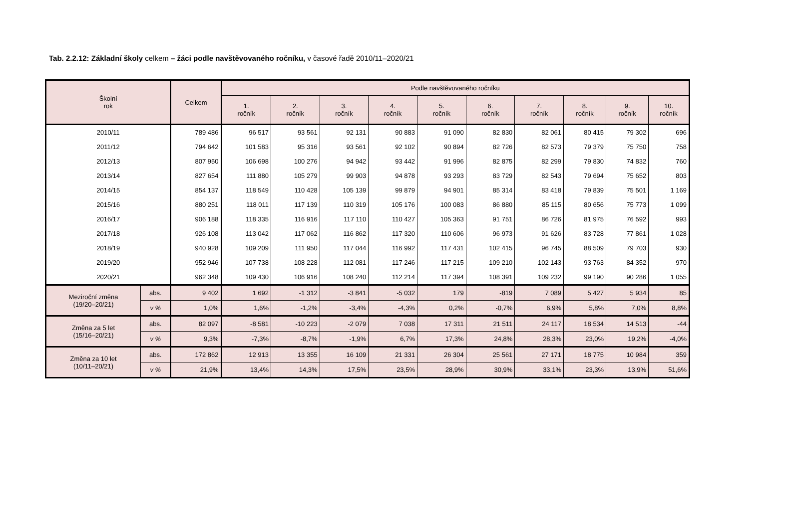Tab. 2.2.12: Základní školy celkem – žáci podle navštěvovaného ročníku, v časové řadě 2010/11–2020/21
| Školní rok | | Celkem | Podle navštěvovaného ročníku | | | | | | | | | |
| --- | --- | --- | --- | --- | --- | --- | --- | --- | --- | --- | --- | --- |
| | | | 1. ročník | 2. ročník | 3. ročník | 4. ročník | 5. ročník | 6. ročník | 7. ročník | 8. ročník | 9. ročník | 10. ročník |
| 2010/11 | | 789 486 | 96 517 | 93 561 | 92 131 | 90 883 | 91 090 | 82 830 | 82 061 | 80 415 | 79 302 | 696 |
| 2011/12 | | 794 642 | 101 583 | 95 316 | 93 561 | 92 102 | 90 894 | 82 726 | 82 573 | 79 379 | 75 750 | 758 |
| 2012/13 | | 807 950 | 106 698 | 100 276 | 94 942 | 93 442 | 91 996 | 82 875 | 82 299 | 79 830 | 74 832 | 760 |
| 2013/14 | | 827 654 | 111 880 | 105 279 | 99 903 | 94 878 | 93 293 | 83 729 | 82 543 | 79 694 | 75 652 | 803 |
| 2014/15 | | 854 137 | 118 549 | 110 428 | 105 139 | 99 879 | 94 901 | 85 314 | 83 418 | 79 839 | 75 501 | 1 169 |
| 2015/16 | | 880 251 | 118 011 | 117 139 | 110 319 | 105 176 | 100 083 | 86 880 | 85 115 | 80 656 | 75 773 | 1 099 |
| 2016/17 | | 906 188 | 118 335 | 116 916 | 117 110 | 110 427 | 105 363 | 91 751 | 86 726 | 81 975 | 76 592 | 993 |
| 2017/18 | | 926 108 | 113 042 | 117 062 | 116 862 | 117 320 | 110 606 | 96 973 | 91 626 | 83 728 | 77 861 | 1 028 |
| 2018/19 | | 940 928 | 109 209 | 111 950 | 117 044 | 116 992 | 117 431 | 102 415 | 96 745 | 88 509 | 79 703 | 930 |
| 2019/20 | | 952 946 | 107 738 | 108 228 | 112 081 | 117 246 | 117 215 | 109 210 | 102 143 | 93 763 | 84 352 | 970 |
| 2020/21 | | 962 348 | 109 430 | 106 916 | 108 240 | 112 214 | 117 394 | 108 391 | 109 232 | 99 190 | 90 286 | 1 055 |
| Meziroční změna (19/20–20/21) | abs. | 9 402 | 1 692 | -1 312 | -3 841 | -5 032 | 179 | -819 | 7 089 | 5 427 | 5 934 | 85 |
| | v % | 1,0% | 1,6% | -1,2% | -3,4% | -4,3% | 0,2% | -0,7% | 6,9% | 5,8% | 7,0% | 8,8% |
| Změna za 5 let (15/16–20/21) | abs. | 82 097 | -8 581 | -10 223 | -2 079 | 7 038 | 17 311 | 21 511 | 24 117 | 18 534 | 14 513 | -44 |
| | v % | 9,3% | -7,3% | -8,7% | -1,9% | 6,7% | 17,3% | 24,8% | 28,3% | 23,0% | 19,2% | -4,0% |
| Změna za 10 let (10/11–20/21) | abs. | 172 862 | 12 913 | 13 355 | 16 109 | 21 331 | 26 304 | 25 561 | 27 171 | 18 775 | 10 984 | 359 |
| | v % | 21,9% | 13,4% | 14,3% | 17,5% | 23,5% | 28,9% | 30,9% | 33,1% | 23,3% | 13,9% | 51,6% |